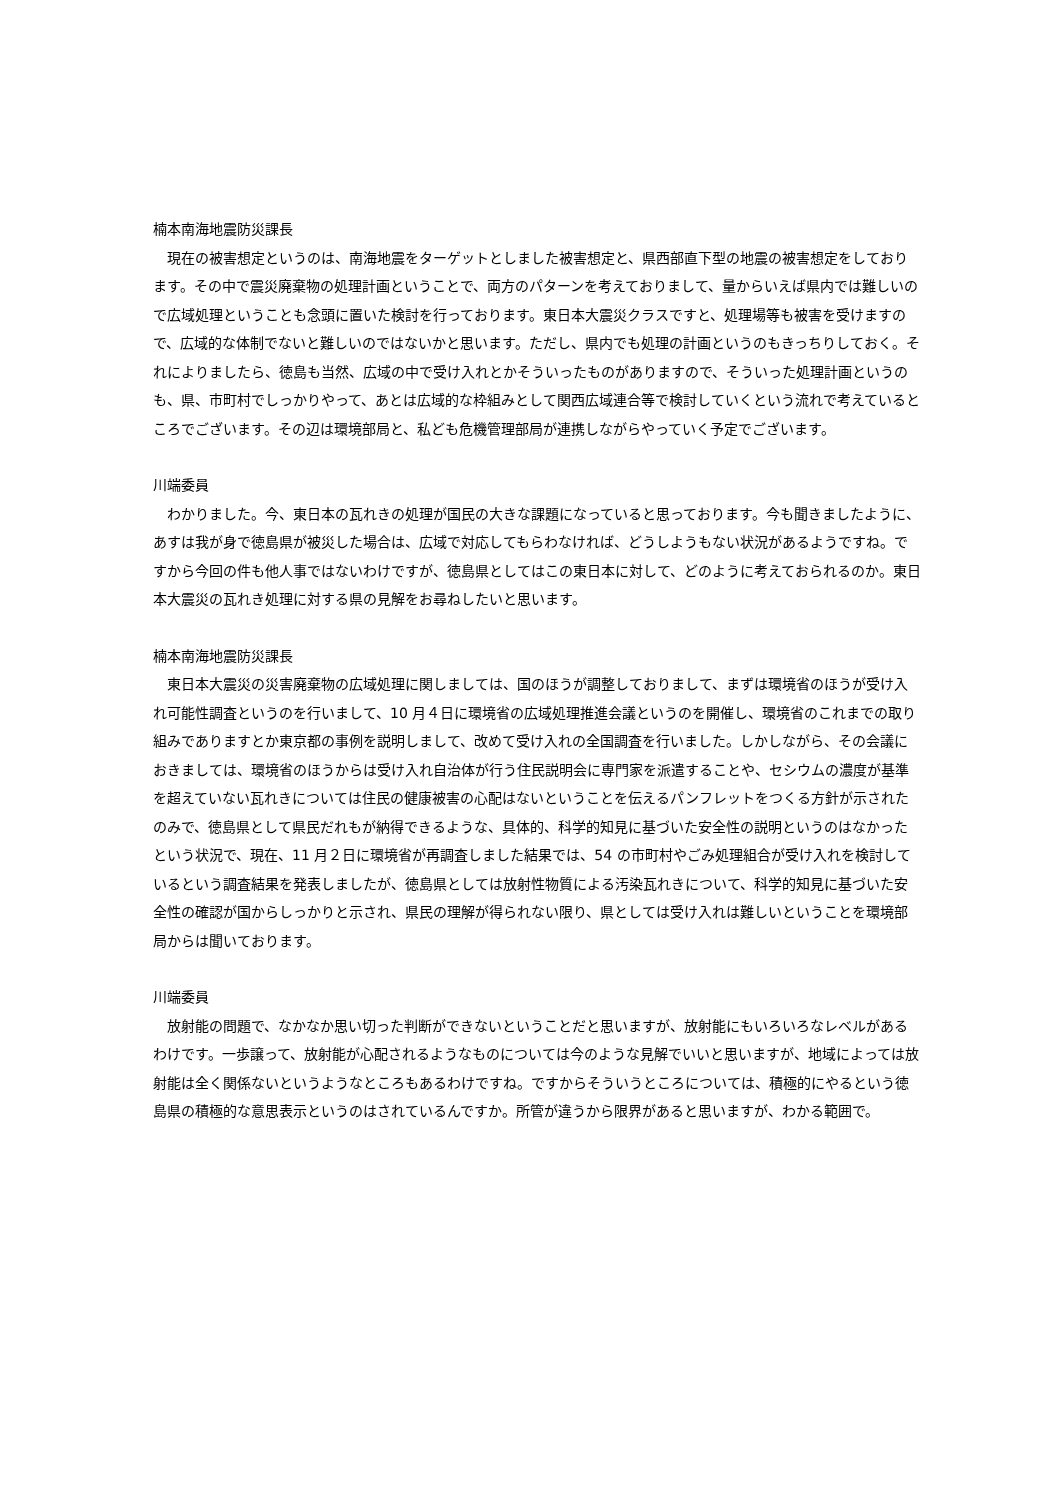楠本南海地震防災課長
現在の被害想定というのは、南海地震をターゲットとしました被害想定と、県西部直下型の地震の被害想定をしております。その中で震災廃棄物の処理計画ということで、両方のパターンを考えておりまして、量からいえば県内では難しいので広域処理ということも念頭に置いた検討を行っております。東日本大震災クラスですと、処理場等も被害を受けますので、広域的な体制でないと難しいのではないかと思います。ただし、県内でも処理の計画というのもきっちりしておく。それによりましたら、徳島も当然、広域の中で受け入れとかそういったものがありますので、そういった処理計画というのも、県、市町村でしっかりやって、あとは広域的な枠組みとして関西広域連合等で検討していくという流れで考えているところでございます。その辺は環境部局と、私ども危機管理部局が連携しながらやっていく予定でございます。
川端委員
わかりました。今、東日本の瓦れきの処理が国民の大きな課題になっていると思っております。今も聞きましたように、あすは我が身で徳島県が被災した場合は、広域で対応してもらわなければ、どうしようもない状況があるようですね。ですから今回の件も他人事ではないわけですが、徳島県としてはこの東日本に対して、どのように考えておられるのか。東日本大震災の瓦れき処理に対する県の見解をお尋ねしたいと思います。
楠本南海地震防災課長
東日本大震災の災害廃棄物の広域処理に関しましては、国のほうが調整しておりまして、まずは環境省のほうが受け入れ可能性調査というのを行いまして、10 月４日に環境省の広域処理推進会議というのを開催し、環境省のこれまでの取り組みでありますとか東京都の事例を説明しまして、改めて受け入れの全国調査を行いました。しかしながら、その会議におきましては、環境省のほうからは受け入れ自治体が行う住民説明会に専門家を派遣することや、セシウムの濃度が基準を超えていない瓦れきについては住民の健康被害の心配はないということを伝えるパンフレットをつくる方針が示されたのみで、徳島県として県民だれもが納得できるような、具体的、科学的知見に基づいた安全性の説明というのはなかったという状況で、現在、11 月２日に環境省が再調査しました結果では、54 の市町村やごみ処理組合が受け入れを検討しているという調査結果を発表しましたが、徳島県としては放射性物質による汚染瓦れきについて、科学的知見に基づいた安全性の確認が国からしっかりと示され、県民の理解が得られない限り、県としては受け入れは難しいということを環境部局からは聞いております。
川端委員
放射能の問題で、なかなか思い切った判断ができないということだと思いますが、放射能にもいろいろなレベルがあるわけです。一歩譲って、放射能が心配されるようなものについては今のような見解でいいと思いますが、地域によっては放射能は全く関係ないというようなところもあるわけですね。ですからそういうところについては、積極的にやるという徳島県の積極的な意思表示というのはされているんですか。所管が違うから限界があると思いますが、わかる範囲で。